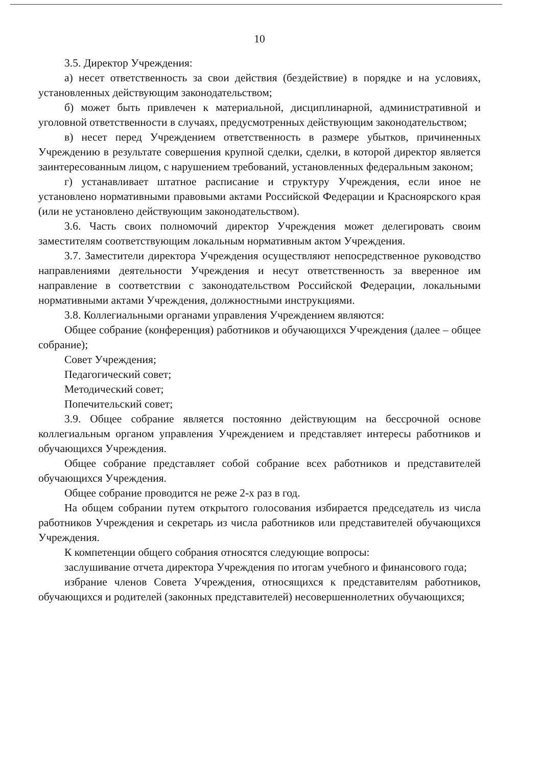10
3.5. Директор Учреждения:
а) несет ответственность за свои действия (бездействие) в порядке и на условиях, установленных действующим законодательством;
б) может быть привлечен к материальной, дисциплинарной, административной и уголовной ответственности в случаях, предусмотренных действующим законодательством;
в) несет перед Учреждением ответственность в размере убытков, причиненных Учреждению в результате совершения крупной сделки, сделки, в которой директор является заинтересованным лицом, с нарушением требований, установленных федеральным законом;
г) устанавливает штатное расписание и структуру Учреждения, если иное не установлено нормативными правовыми актами Российской Федерации и Красноярского края (или не установлено действующим законодательством).
3.6. Часть своих полномочий директор Учреждения может делегировать своим заместителям соответствующим локальным нормативным актом Учреждения.
3.7. Заместители директора Учреждения осуществляют непосредственное руководство направлениями деятельности Учреждения и несут ответственность за вверенное им направление в соответствии с законодательством Российской Федерации, локальными нормативными актами Учреждения, должностными инструкциями.
3.8. Коллегиальными органами управления Учреждением являются:
Общее собрание (конференция) работников и обучающихся Учреждения (далее – общее собрание);
Совет Учреждения;
Педагогический совет;
Методический совет;
Попечительский совет;
3.9. Общее собрание является постоянно действующим на бессрочной основе коллегиальным органом управления Учреждением и представляет интересы работников и обучающихся Учреждения.
Общее собрание представляет собой собрание всех работников и представителей обучающихся Учреждения.
Общее собрание проводится не реже 2-х раз в год.
На общем собрании путем открытого голосования избирается председатель из числа работников Учреждения и секретарь из числа работников или представителей обучающихся Учреждения.
К компетенции общего собрания относятся следующие вопросы:
заслушивание отчета директора Учреждения по итогам учебного и финансового года;
избрание членов Совета Учреждения, относящихся к представителям работников, обучающихся и родителей (законных представителей) несовершеннолетних обучающихся;